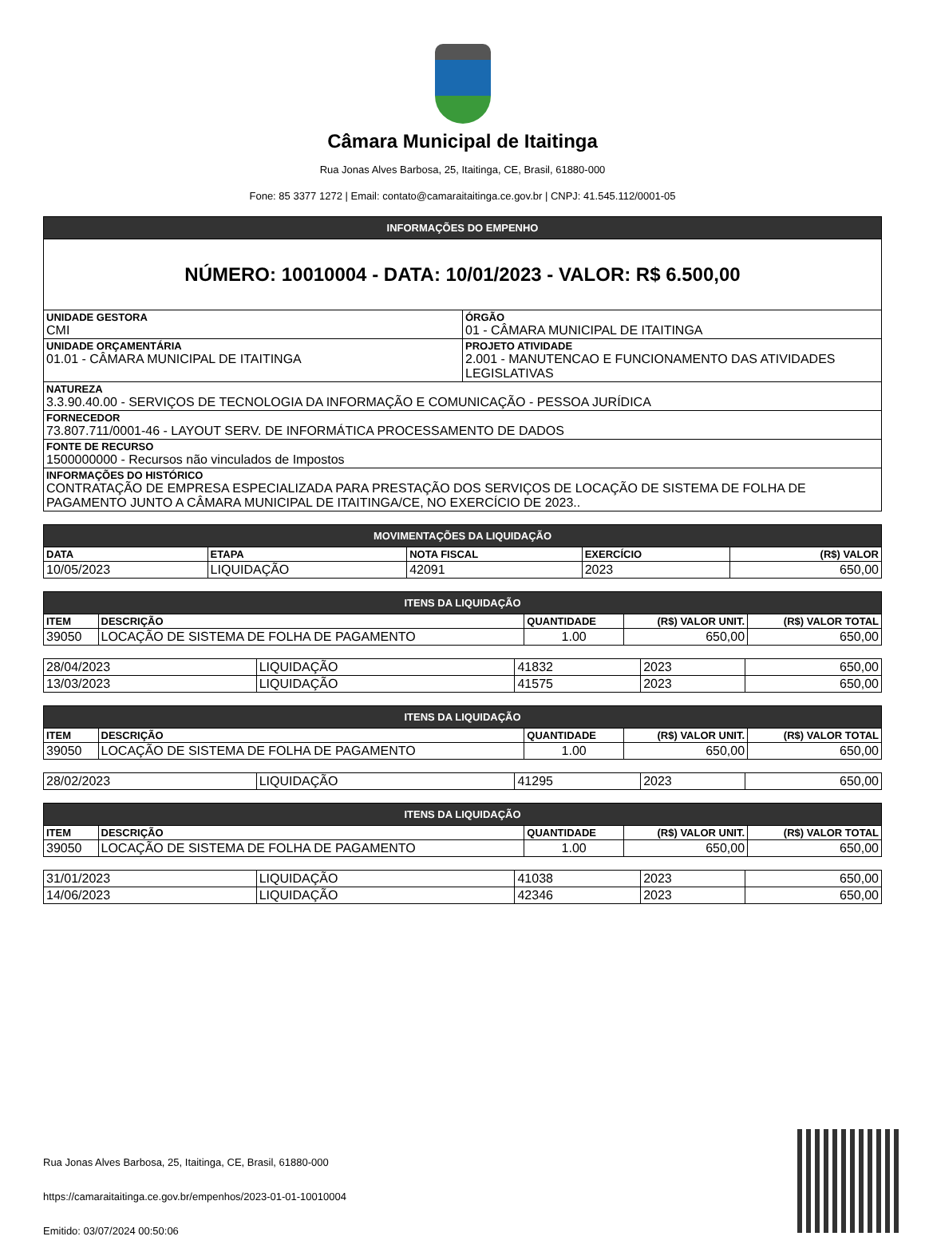Câmara Municipal de Itaitinga
Rua Jonas Alves Barbosa, 25, Itaitinga, CE, Brasil, 61880-000
Fone: 85 3377 1272 | Email: contato@camaraitaitinga.ce.gov.br | CNPJ: 41.545.112/0001-05
| INFORMAÇÕES DO EMPENHO | |
| --- | --- |
| NÚMERO: 10010004 - DATA: 10/01/2023 - VALOR: R$ 6.500,00 | |
| UNIDADE GESTORA CMI | ÓRGÃO 01 - CÂMARA MUNICIPAL DE ITAITINGA |
| UNIDADE ORÇAMENTÁRIA 01.01 - CÂMARA MUNICIPAL DE ITAITINGA | PROJETO ATIVIDADE 2.001 - MANUTENCAO E FUNCIONAMENTO DAS ATIVIDADES LEGISLATIVAS |
| NATUREZA 3.3.90.40.00 - SERVIÇOS DE TECNOLOGIA DA INFORMAÇÃO E COMUNICAÇÃO - PESSOA JURÍDICA | |
| FORNECEDOR 73.807.711/0001-46 - LAYOUT SERV. DE INFORMÁTICA PROCESSAMENTO DE DADOS | |
| FONTE DE RECURSO 1500000000 - Recursos não vinculados de Impostos | |
| INFORMAÇÕES DO HISTÓRICO CONTRATAÇÃO DE EMPRESA ESPECIALIZADA PARA PRESTAÇÃO DOS SERVIÇOS DE LOCAÇÃO DE SISTEMA DE FOLHA DE PAGAMENTO JUNTO A CÂMARA MUNICIPAL DE ITAITINGA/CE, NO EXERCÍCIO DE 2023.. | |
| MOVIMENTAÇÕES DA LIQUIDAÇÃO | | | | |
| --- | --- | --- | --- | --- |
| DATA | ETAPA | NOTA FISCAL | EXERCÍCIO | (R$) VALOR |
| 10/05/2023 | LIQUIDAÇÃO | 42091 | 2023 | 650,00 |
| ITENS DA LIQUIDAÇÃO | | | | |
| --- | --- | --- | --- | --- |
| ITEM | DESCRIÇÃO | QUANTIDADE | (R$) VALOR UNIT. | (R$) VALOR TOTAL |
| 39050 | LOCAÇÃO DE SISTEMA DE FOLHA DE PAGAMENTO | 1.00 | 650,00 | 650,00 |
| 28/04/2023 | LIQUIDAÇÃO | 41832 | 2023 | 650,00 |
| 13/03/2023 | LIQUIDAÇÃO | 41575 | 2023 | 650,00 |
| ITENS DA LIQUIDAÇÃO | | | | |
| --- | --- | --- | --- | --- |
| ITEM | DESCRIÇÃO | QUANTIDADE | (R$) VALOR UNIT. | (R$) VALOR TOTAL |
| 39050 | LOCAÇÃO DE SISTEMA DE FOLHA DE PAGAMENTO | 1.00 | 650,00 | 650,00 |
| 28/02/2023 | LIQUIDAÇÃO | 41295 | 2023 | 650,00 |
| ITENS DA LIQUIDAÇÃO | | | | |
| --- | --- | --- | --- | --- |
| ITEM | DESCRIÇÃO | QUANTIDADE | (R$) VALOR UNIT. | (R$) VALOR TOTAL |
| 39050 | LOCAÇÃO DE SISTEMA DE FOLHA DE PAGAMENTO | 1.00 | 650,00 | 650,00 |
| 31/01/2023 | LIQUIDAÇÃO | 41038 | 2023 | 650,00 |
| 14/06/2023 | LIQUIDAÇÃO | 42346 | 2023 | 650,00 |
Rua Jonas Alves Barbosa, 25, Itaitinga, CE, Brasil, 61880-000
https://camaraitaitinga.ce.gov.br/empenhos/2023-01-01-10010004
Emitido: 03/07/2024 00:50:06